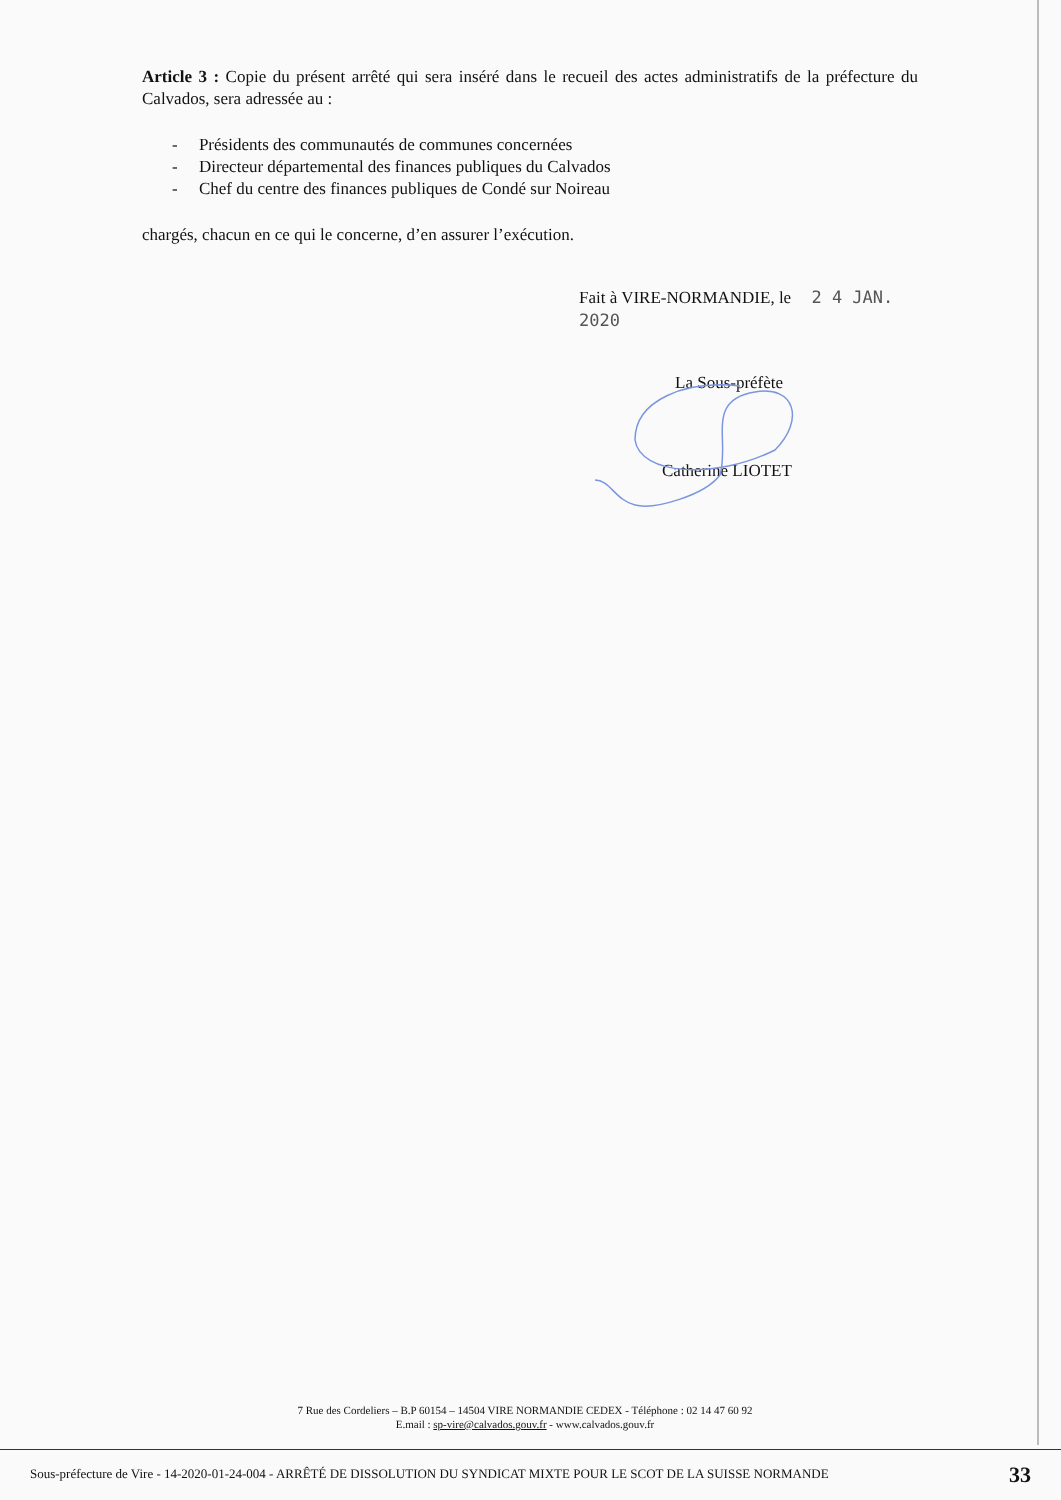Article 3 : Copie du présent arrêté qui sera inséré dans le recueil des actes administratifs de la préfecture du Calvados, sera adressée au :
- Présidents des communautés de communes concernées
- Directeur départemental des finances publiques du Calvados
- Chef du centre des finances publiques de Condé sur Noireau
chargés, chacun en ce qui le concerne, d’en assurer l’exécution.
Fait à VIRE-NORMANDIE, le 2 4 JAN. 2020
La Sous-préfète
Catherine LIOTET
7 Rue des Cordeliers – B.P 60154 – 14504 VIRE NORMANDIE CEDEX - Téléphone : 02 14 47 60 92
E.mail : sp-vire@calvados.gouv.fr - www.calvados.gouv.fr
Sous-préfecture de Vire - 14-2020-01-24-004 - ARRÊTÉ DE DISSOLUTION DU SYNDICAT MIXTE POUR LE SCOT DE LA SUISSE NORMANDE 33